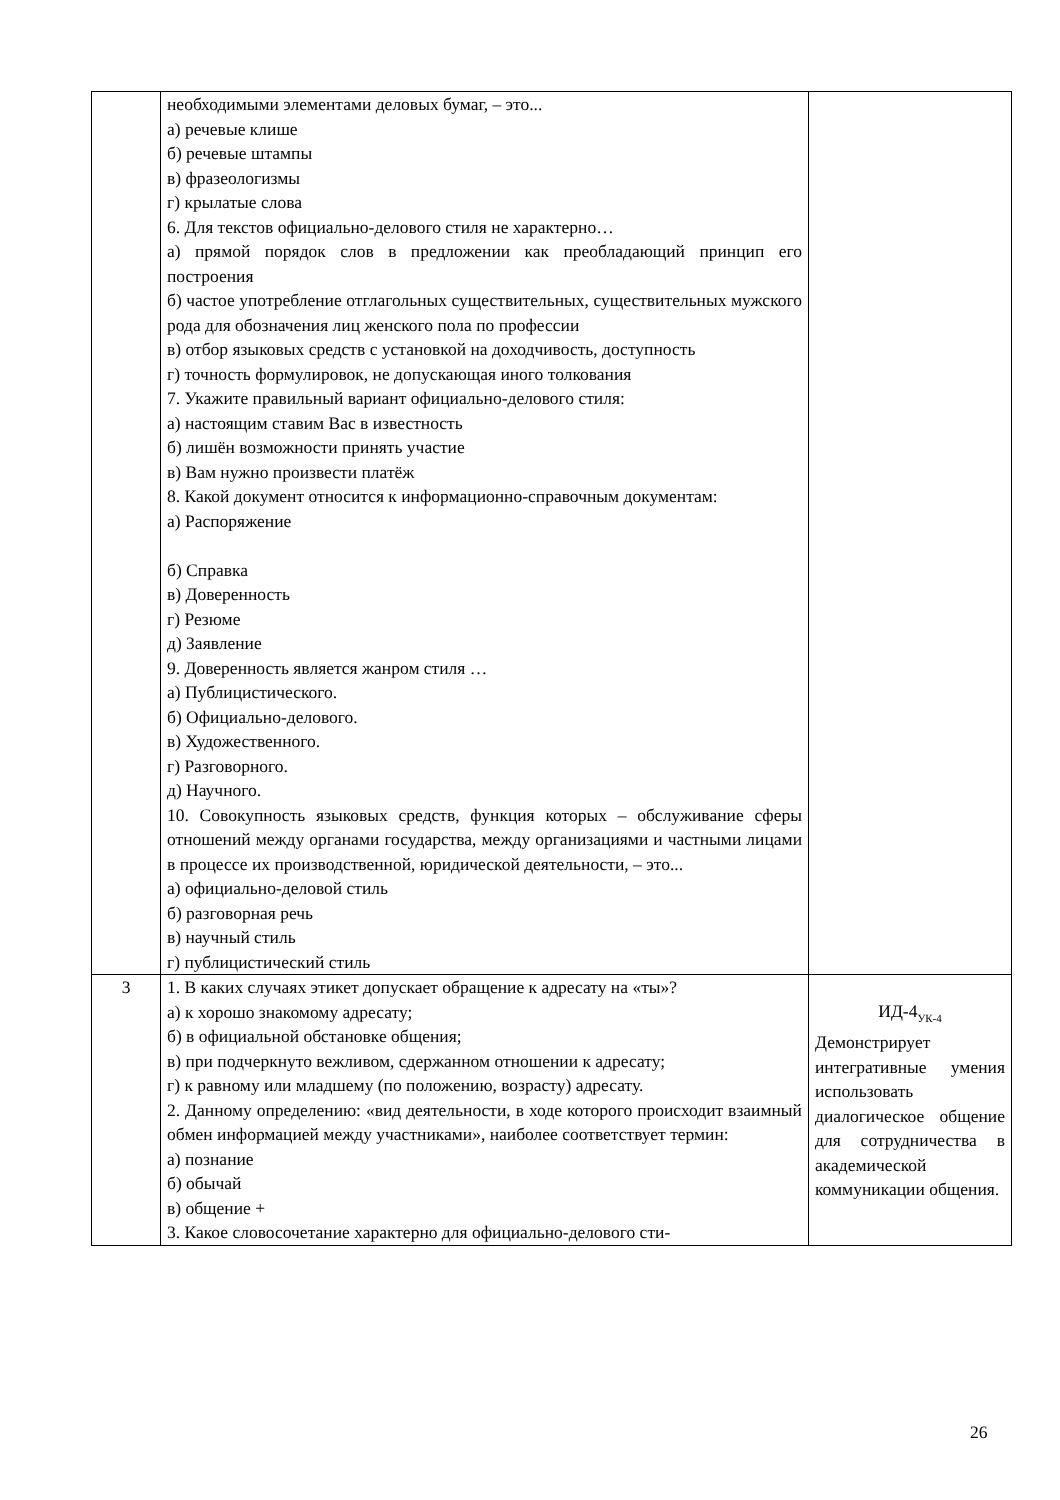| | необходимыми элементами деловых бумаг, – это... а) речевые клише б) речевые штампы в) фразеологизмы г) крылатые слова 6. Для текстов официально-делового стиля не характерно… а) прямой порядок слов в предложении как преобладающий принцип его построения б) частое употребление отглагольных существительных, существительных мужского рода для обозначения лиц женского пола по профессии в) отбор языковых средств с установкой на доходчивость, доступность г) точность формулировок, не допускающая иного толкования 7. Укажите правильный вариант официально-делового стиля: а) настоящим ставим Вас в известность б) лишён возможности принять участие в) Вам нужно произвести платёж 8. Какой документ относится к информационно-справочным документам: а) Распоряжение б) Справка в) Доверенность г) Резюме д) Заявление 9. Доверенность является жанром стиля … а) Публицистического. б) Официально-делового. в) Художественного. г) Разговорного. д) Научного. 10. Совокупность языковых средств, функция которых – обслуживание сферы отношений между органами государства, между организациями и частными лицами в процессе их производственной, юридической деятельности, – это... а) официально-деловой стиль б) разговорная речь в) научный стиль г) публицистический стиль | |
| 3 | 1. В каких случаях этикет допускает обращение к адресату на «ты»? а) к хорошо знакомому адресату; б) в официальной обстановке общения; в) при подчеркнуто вежливом, сдержанном отношении к адресату; г) к равному или младшему (по положению, возрасту) адресату. 2. Данному определению: «вид деятельности, в ходе которого происходит взаимный обмен информацией между участниками», наиболее соответствует термин: а) познание б) обычай в) общение + 3. Какое словосочетание характерно для официально-делового сти- | ИД-4<sub>УК-4</sub> Демонстрирует интегративные умения использовать диалогическое общение для сотрудничества в академической коммуникации общения. |
26